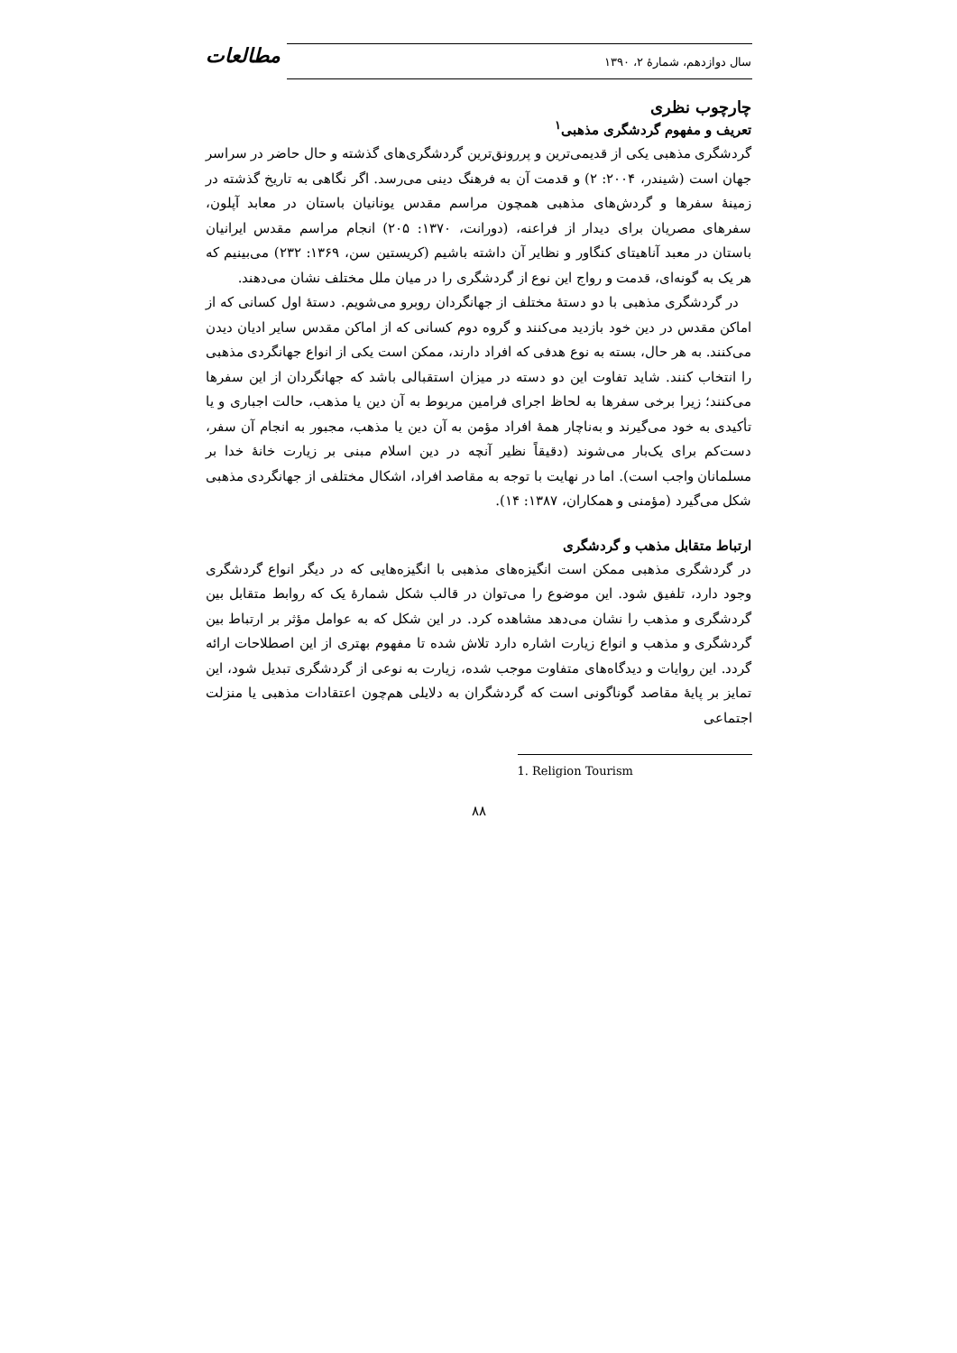سال دوازدهم، شمارهٔ ۲، ۱۳۹۰
مطالعات
چارچوب نظری
تعریف و مفهوم گردشگری مذهبی<sup>۱</sup>
گردشگری مذهبی یکی از قدیمی‌ترین و پررونق‌ترین گردشگری‌های گذشته و حال حاضر در سراسر جهان است (شیندر، ۲۰۰۴: ۲) و قدمت آن به فرهنگ دینی می‌رسد. اگر نگاهی به تاریخ گذشته در زمینهٔ سفرها و گردش‌های مذهبی همچون مراسم مقدس یونانیان باستان در معابد آپلون، سفرهای مصریان برای دیدار از فراعنه، (دورانت، ۱۳۷۰: ۲۰۵) انجام مراسم مقدس ایرانیان باستان در معبد آناهیتای کنگاور و نظایر آن داشته باشیم (کریستین سن، ۱۳۶۹: ۲۳۲) می‌بینیم که هر یک به گونه‌ای، قدمت و رواج این نوع از گردشگری را در میان ملل مختلف نشان می‌دهند.
در گردشگری مذهبی با دو دستهٔ مختلف از جهانگردان روبرو می‌شویم. دستهٔ اول کسانی که از اماکن مقدس در دین خود بازدید می‌کنند و گروه دوم کسانی که از اماکن مقدس سایر ادیان دیدن می‌کنند. به هر حال، بسته به نوع هدفی که افراد دارند، ممکن است یکی از انواع جهانگردی مذهبی را انتخاب کنند. شاید تفاوت این دو دسته در میزان استقبالی باشد که جهانگردان از این سفرها می‌کنند؛ زیرا برخی سفرها به لحاظ اجرای فرامین مربوط به آن دین یا مذهب، حالت اجباری و یا تأکیدی به خود می‌گیرند و به‌ناچار همهٔ افراد مؤمن به آن دین یا مذهب، مجبور به انجام آن سفر، دست‌کم برای یک‌بار می‌شوند (دقیقاً نظیر آنچه در دین اسلام مبنی بر زیارت خانهٔ خدا بر مسلمانان واجب است). اما در نهایت با توجه به مقاصد افراد، اشکال مختلفی از جهانگردی مذهبی شکل می‌گیرد (مؤمنی و همکاران، ۱۳۸۷: ۱۴).
ارتباط متقابل مذهب و گردشگری
در گردشگری مذهبی ممکن است انگیزه‌های مذهبی با انگیزه‌هایی که در دیگر انواع گردشگری وجود دارد، تلفیق شود. این موضوع را می‌توان در قالب شکل شمارهٔ یک که روابط متقابل بین گردشگری و مذهب را نشان می‌دهد مشاهده کرد. در این شکل که به عوامل مؤثر بر ارتباط بین گردشگری و مذهب و انواع زیارت اشاره دارد تلاش شده تا مفهوم بهتری از این اصطلاحات ارائه گردد. این روایات و دیدگاه‌های متفاوت موجب شده، زیارت به نوعی از گردشگری تبدیل شود، این تمایز بر پایهٔ مقاصد گوناگونی است که گردشگران به دلایلی هم‌چون اعتقادات مذهبی یا منزلت اجتماعی
1. Religion Tourism
۸۸